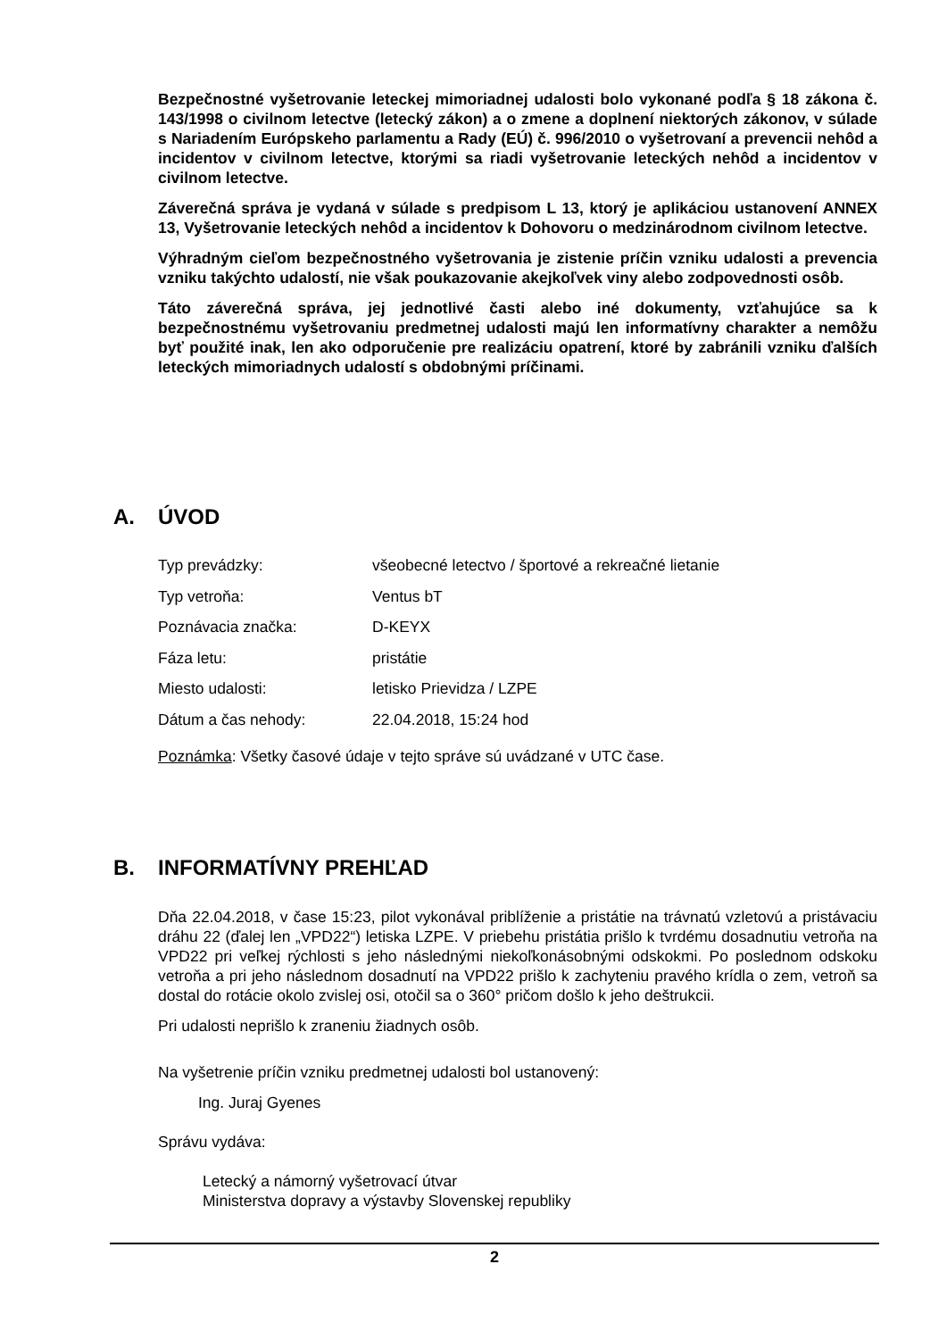Bezpečnostné vyšetrovanie leteckej mimoriadnej udalosti bolo vykonané podľa § 18 zákona č. 143/1998 o civilnom letectve (letecký zákon) a o zmene a doplnení niektorých zákonov, v súlade s Nariadením Európskeho parlamentu a Rady (EÚ) č. 996/2010 o vyšetrovaní a prevencii nehôd a incidentov v civilnom letectve, ktorými sa riadi vyšetrovanie leteckých nehôd a incidentov v civilnom letectve.
Záverečná správa je vydaná v súlade s predpisom L 13, ktorý je aplikáciou ustanovení ANNEX 13, Vyšetrovanie leteckých nehôd a incidentov k Dohovoru o medzinárodnom civilnom letectve.
Výhradným cieľom bezpečnostného vyšetrovania je zistenie príčin vzniku udalosti a prevencia vzniku takýchto udalostí, nie však poukazovanie akejkoľvek viny alebo zodpovednosti osôb.
Táto záverečná správa, jej jednotlivé časti alebo iné dokumenty, vzťahujúce sa k bezpečnostnému vyšetrovaniu predmetnej udalosti majú len informatívny charakter a nemôžu byť použité inak, len ako odporučenie pre realizáciu opatrení, ktoré by zabránili vzniku ďalších leteckých mimoriadnych udalostí s obdobnými príčinami.
A. ÚVOD
| Typ prevádzky: | všeobecné letectvo / športové a rekreačné lietanie |
| Typ vetroňa: | Ventus bT |
| Poznávacia značka: | D-KEYX |
| Fáza letu: | pristátie |
| Miesto udalosti: | letisko Prievidza / LZPE |
| Dátum a čas nehody: | 22.04.2018, 15:24 hod |
Poznámka: Všetky časové údaje v tejto správe sú uvádzané v UTC čase.
B. INFORMATÍVNY PREHĽAD
Dňa 22.04.2018, v čase 15:23, pilot vykonával priblíženie a pristátie na trávnatú vzletovú a pristávaciu dráhu 22 (ďalej len „VPD22“) letiska LZPE. V priebehu pristátia prišlo k tvrdému dosadnutiu vetroňa na VPD22 pri veľkej rýchlosti s jeho následnými niekoľkonásobnými odskokmi. Po poslednom odskoku vetroňa a pri jeho následnom dosadnutí na VPD22 prišlo k zachyteniu pravého krídla o zem, vetroň sa dostal do rotácie okolo zvislej osi, otočil sa o 360° pričom došlo k jeho deštrukcii.
Pri udalosti neprišlo k zraneniu žiadnych osôb.
Na vyšetrenie príčin vzniku predmetnej udalosti bol ustanovený:
Ing. Juraj Gyenes
Správu vydáva:
Letecký a námorný vyšetrovací útvar
Ministerstva dopravy a výstavby Slovenskej republiky
2